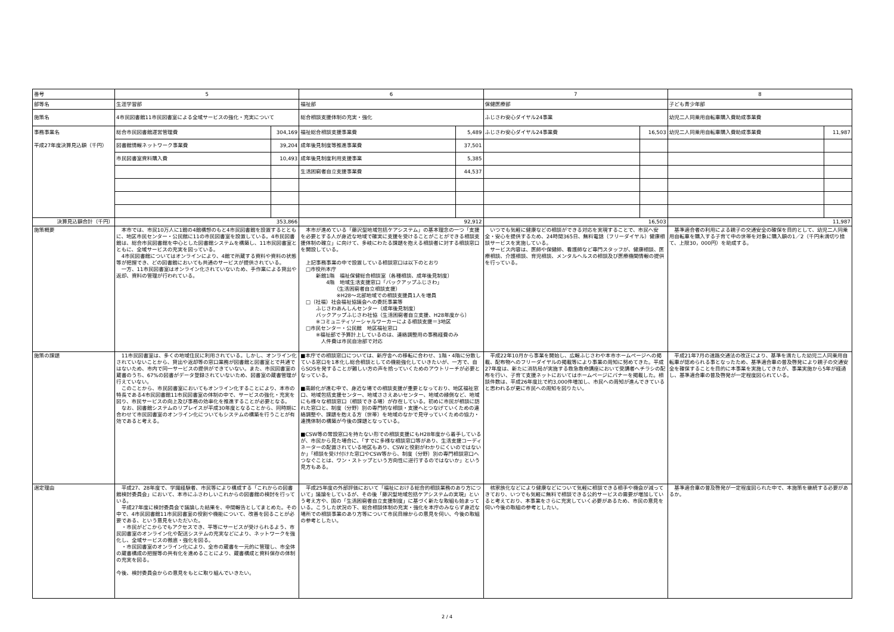| 番号 | 5 | | 6 | | 7 | | 8 | |
| 部等名 | 生涯学習部 | | 福祉部 | | 保健医療部 | | 子ども青少年部 | |
| 施策名 | 4市民図書館11市民図書室による全域サービスの強化・充実について | | 総合相談支援体制の充実・強化 | | ふじさわ安心ダイヤル24事業 | | 幼児二人同乗用自転車購入費助成事業費 | |
| 事務事業名 | 総合市民図書館運営管理費 | 304,169 | 福祉総合相談支援事業費 | 5,489 | ふじさわ安心ダイヤル24事業費 | 16,503 | 幼児二人同乗用自転車購入費助成事業費 | 11,987 |
| 平成27年度決算見込額（千円） | 図書館情報ネットワーク事業費 | 39,204 | 成年後見制度等推進事業費 | 37,501 | | | | |
| | 市民図書室資料購入費 | 10,493 | 成年後見制度利用支援事業 | 5,385 | | | | |
| | | | 生活困窮者自立支援事業費 | 44,537 | | | | |
| 決算見込額合計（千円） | 353,866 | | 92,912 | | 16,503 | | 11,987 | |
| 施策概要 | 本市では、市民10万人に1館の4館構想のもと4市民図書館を設置するとともに、地区市民センター・公民館に11の市民図書室を設置している。4市民図書館は、総合市民図書館を中心とした図書館システムを構築し、11市民図書室とともに、全域サービスの充実を図っている。 4市民図書館についてはオンラインにより、4館で所蔵する資料や資料の状態等が把握でき、どの図書館においても共通のサービスが提供されている。 一方、11市民図書室はオンライン化されていないため、手作業による貸出や返却、資料の管理が行われている。 | | 本市が進めている「藤沢型地域包括ケアシステム」の基本理念の一つ「支援を必要とする人が身近な地域で確実に支援を受けることがことができる相談支援体制の確立」に向けて、多岐にわたる課題を抱える相談者に対する相談窓口を開設している。 上記事務事業の中で設置している相談窓口は以下のとおり □市役所本庁 新館1階 福祉保健総合相談室（各種相談、成年後見制度） 4階 地域生活支援窓口「バックアップふじさわ」 （生活困窮者自立相談支援） ※H28～北部地域での相談支援員1人を増員 □（社福）社会福祉協議会への委託事業等 ふじさわあんしんセンター（成年後見制度） バックアップふじさわ社協（生活困窮者自立支援、H28年度から） ※コミュニティソーシャルワーカーによる相談支援＝3地区 □市民センター・公民館 地区福祉窓口 ※福祉部で予算計上しているのは、連絡調整用の事務経費のみ 人件費は市民自治部で対応 | | いつでも気軽に健康などの相談ができる対応を実現することで、市民へ安全・安心を提供するため、24時間365日、無料電話（フリーダイヤル）健康相談サービスを実施している。 サービス内容は、医師や保健師、看護師など専門スタッフが、健康相談、医療相談、介護相談、育児相談、メンタルヘルスの相談及び医療機関情報の提供を行っている。 | | 基準適合者の利用による親子の交通安全の確保を目的として、幼児二人同乗用自転車を購入する子育て中の世帯を対象に購入額の1／2（千円未満切り捨て、上限30，000円）を助成する。 | |
| 施策の課題 | 11市民図書室は、多くの地域住民に利用されている。しかし、オンライン化されていないことから、貸出や返却等の窓口業務が図書館と図書室とで共通ではないため、市内で同一サービスの提供ができていない。また、市民図書室の蔵書のうち、67%の図書がデータ登録されていないため、図書室の蔵書管理が行えていない。 このことから、市民図書室においてもオンライン化することにより、本市の特長である4市民図書館11市民図書室の体制の中で、サービスの強化・充実を図り、市民サービスの向上及び事務の効率化を推進することが必要となる。 なお、図書館システムのリプレイスが平成30年度となることから、同時期に合わせて市民図書室のオンライン化についてもシステムの構築を行うことが有効であると考える。 | | ■本庁での相談窓口については、新庁舎への移転に合わせ、1階・4階に分散している窓口を1本化し総合相談としての機能強化していきたいが、一方で、自らSOSを発することが難しい方の声を拾っていくためのアウトリーチが必要となっている。 ■高齢化が進む中で、身近な場での相談支援が重要となっており、地区福祉窓口、地域包括支援センター、地域ささえあいセンター、地域の縁側など、地域にも様々な相談窓口（相談できる場）が存在している。初めに市民が相談に訪れた窓口と、制度（分野）別の専門的な相談・支援へとつなげていくための連絡調整や、課題を抱える方（世帯）を地域のなかで見守っていくための協力・連携体制の構築が今後の課題となっている。 ■CSW等の常設窓口を持たない形での相談支援にもH28年度から着手しているが、市民から見た場合に、「すでに多様な相談窓口等があり、生活支援コーディネーターの配置されている地区もあり、CSWと役割がわかりにくいのではないか」「相談を受け付けた窓口やCSW等から、制度（分野）別の専門相談窓口へつなぐことは、ワン・ストップという方向性に逆行するのではないか」という見方もある。 | | 平成22年10月から事業を開始し、広報ふじさわや本市ホームページへの掲載、配布物へのフリーダイヤルの掲載等により事業の周知に努めてきた。平成27年度は、新たに消防局が実施する救急救命講座において受講者へチラシの配布を行い、子育て支援ネットにおいてはホームページにバナーを掲載した。相談件数は、平成26年度比で約3,000件増加し、市民への周知が進んできていると思われるが更に市民への周知を図りたい。 | | 平成21年7月の道路交通法の改正により、基準を満たした幼児二人同乗用自転車が認められる事となったため、基準適合車の普及啓発により親子の交通安全を確保することを目的に本事業を実施してきたが、事業実施から5年が経過し、基準適合車の普及啓発が一定程度図られている。 | |
| 選定理由 | 平成27、28年度で、学識経験者、市民等により構成する「これからの図書館検討委員会」において、本市にふさわしいこれからの図書館の検討を行っている。 平成27年度に検討委員会で議論した結果を、中間報告としてまとめた。その中で、4市民図書館11市民図書室の役割や機能について、改善を図ることが必要である、という意見をいただいた。 ・市民がどこからでもアクセスでき、平等にサービスが受けられるよう、市民図書室のオンライン化や配送システムの充実などにより、ネットワークを強化し、全域サービスの徹底・強化を図る。 ・市民図書室のオンライン化により、全市の蔵書を一元的に管理し、市全体の蔵書構成の把握等の共有化を進めることにより、蔵書構成と資料保存の体制の充実を図る。 今後、検討委員会からの意見をもとに取り組んでいきたい。 | | 平成25年度の外部評価において「福祉における総合的相談業務のあり方について」議論をしているが、その後「藤沢型地域包括ケアシステムの実現」という考え方や、国の「生活困窮者自立支援制度」に基づく新たな取組も始まっている。こうした状況の下、総合相談体制の充実・強化を本庁のみならず身近な場所での相談事業のあり方等について市民目線からの意見を伺い、今後の取組の参考としたい。 | | 核家族化などにより健康などについて気軽に相談できる相手や機会が減ってきており、いつでも気軽に無料で相談できる公的サービスの需要が増加していると考えており、本事業をさらに充実していく必要があるため、市民の意見を伺い今後の取組の参考としたい。 | | 基準適合車の普及啓発が一定程度図られた中で、本施策を継続する必要があるか。 | |
2 / 4